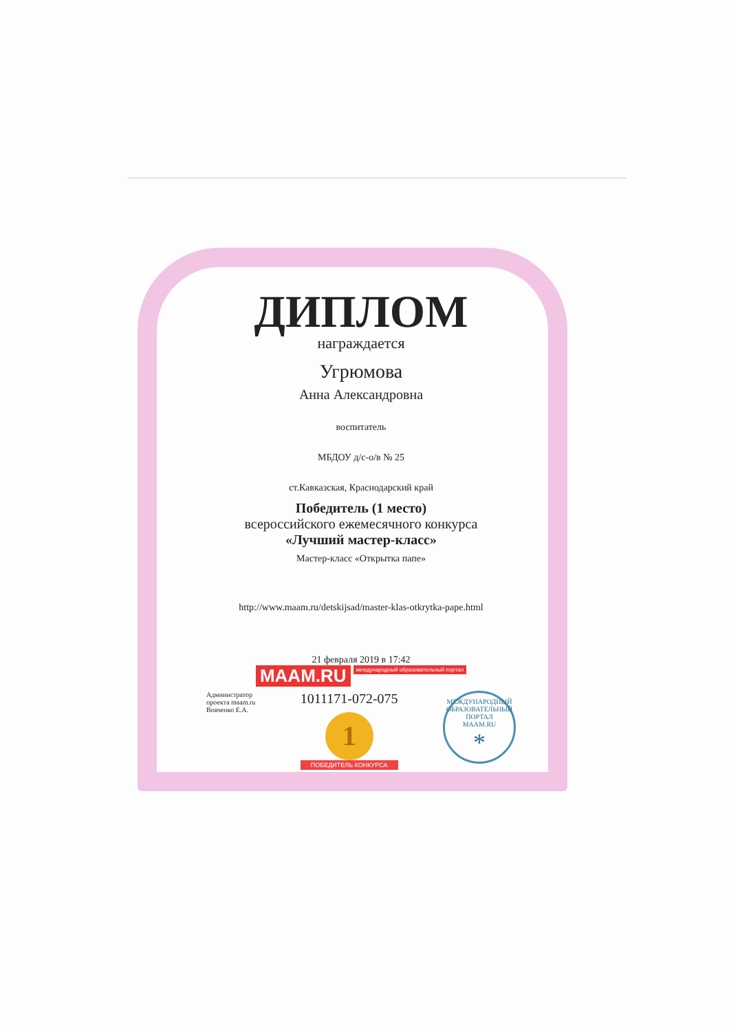ДИПЛОМ
награждается
Угрюмова
Анна Александровна
воспитатель
МБДОУ д/с-о/в № 25
ст.Кавказская, Краснодарский край
Победитель (1 место)
всероссийского ежемесячного конкурса
«Лучший мастер-класс»
Мастер-класс «Открытка папе»
http://www.maam.ru/detskijsad/master-klas-otkrytka-pape.html
21 февраля 2019 в 17:42
MAAM.RU международный образовательный портал
Администратор
проекта maam.ru
Вовченко Е.А.
1011171-072-075
1
ПОБЕДИТЕЛЬ КОНКУРСА
МЕЖДУНАРОДНЫЙ ОБРАЗОВАТЕЛЬНЫЙ ПОРТАЛ
MAAM.RU
*